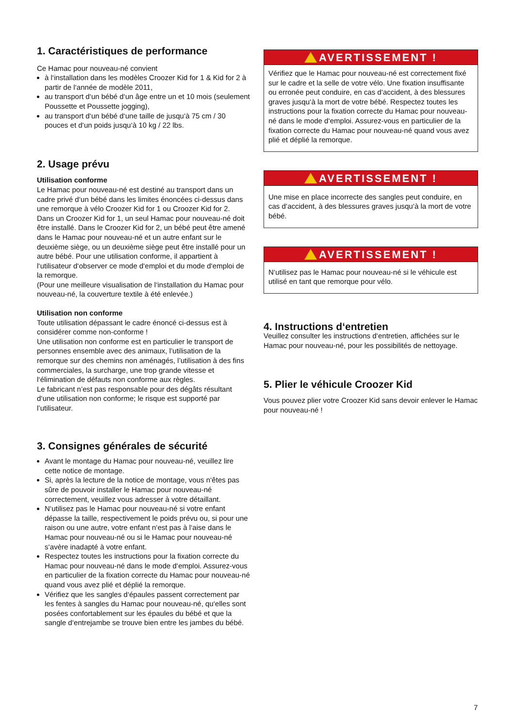1. Caractéristiques de performance
Ce Hamac pour nouveau-né convient
à l‘installation dans les modèles Croozer Kid for 1 & Kid for 2 à partir de l‘année de modèle 2011,
au transport d‘un bébé d‘un âge entre un et 10 mois (seulement Poussette et Poussette jogging),
au transport d‘un bébé d‘une taille de jusqu‘à 75 cm / 30 pouces et d‘un poids jusqu‘à 10 kg / 22 lbs.
2. Usage prévu
Utilisation conforme
Le Hamac pour nouveau-né est destiné au transport dans un cadre privé d‘un bébé dans les limites énoncées ci-dessus dans une remorque à vélo Croozer Kid for 1 ou Croozer Kid for 2.
Dans un Croozer Kid for 1, un seul Hamac pour nouveau-né doit être installé. Dans le Croozer Kid for 2, un bébé peut être amené dans le Hamac pour nouveau-né et un autre enfant sur le deuxième siège, ou un deuxième siège peut être installé pour un autre bébé. Pour une utilisation conforme, il appartient à l‘utilisateur d‘observer ce mode d‘emploi et du mode d‘emploi de la remorque.
(Pour une meilleure visualisation de l‘installation du Hamac pour nouveau-né, la couverture textile à été enlevée.)
Utilisation non conforme
Toute utilisation dépassant le cadre énoncé ci-dessus est à considérer comme non-conforme !
Une utilisation non conforme est en particulier le transport de personnes ensemble avec des animaux, l’utilisation de la remorque sur des chemins non aménagés, l’utilisation à des fins commerciales, la surcharge, une trop grande vitesse et l‘élimination de défauts non conforme aux règles.
Le fabricant n’est pas responsable pour des dégâts résultant d‘une utilisation non conforme; le risque est supporté par l’utilisateur.
3. Consignes générales de sécurité
Avant le montage du Hamac pour nouveau-né, veuillez lire cette notice de montage.
Si, après la lecture de la notice de montage, vous n‘êtes pas sûre de pouvoir installer le Hamac pour nouveau-né correctement, veuillez vous adresser à votre détaillant.
N‘utilisez pas le Hamac pour nouveau-né si votre enfant dépasse la taille, respectivement le poids prévu ou, si pour une raison ou une autre, votre enfant n‘est pas à l‘aise dans le Hamac pour nouveau-né ou si le Hamac pour nouveau-né s‘avère inadapté à votre enfant.
Respectez toutes les instructions pour la fixation correcte du Hamac pour nouveau-né dans le mode d‘emploi. Assurez-vous en particulier de la fixation correcte du Hamac pour nouveau-né quand vous avez plié et déplié la remorque.
Vérifiez que les sangles d‘épaules passent correctement par les fentes à sangles du Hamac pour nouveau-né, qu‘elles sont posées confortablement sur les épaules du bébé et que la sangle d‘entrejambe se trouve bien entre les jambes du bébé.
AVERTISSEMENT !
Vérifiez que le Hamac pour nouveau-né est correctement fixé sur le cadre et la selle de votre vélo. Une fixation insuf­fisante ou erronée peut conduire, en cas d‘accident, à des blessures graves jusqu‘à la mort de votre bébé. Respectez toutes les instructions pour la fixation correcte du Hamac pour nouveau-né dans le mode d‘emploi. Assurez-vous en particulier de la fixation correcte du Hamac pour nouveau-né quand vous avez plié et déplié la remorque.
AVERTISSEMENT !
Une mise en place incorrecte des sangles peut conduire, en cas d‘accident, à des blessures graves jusqu‘à la mort de votre bébé.
AVERTISSEMENT !
N‘utilisez pas le Hamac pour nouveau-né si le véhicule est utilisé en tant que remorque pour vélo.
4. Instructions d‘entretien
Veuillez consulter les instructions d‘entretien, affichées sur le Hamac pour nouveau-né, pour les possibilités de nettoyage.
5. Plier le véhicule Croozer Kid
Vous pouvez plier votre Croozer Kid sans devoir enlever le Hamac pour nouveau-né !
7